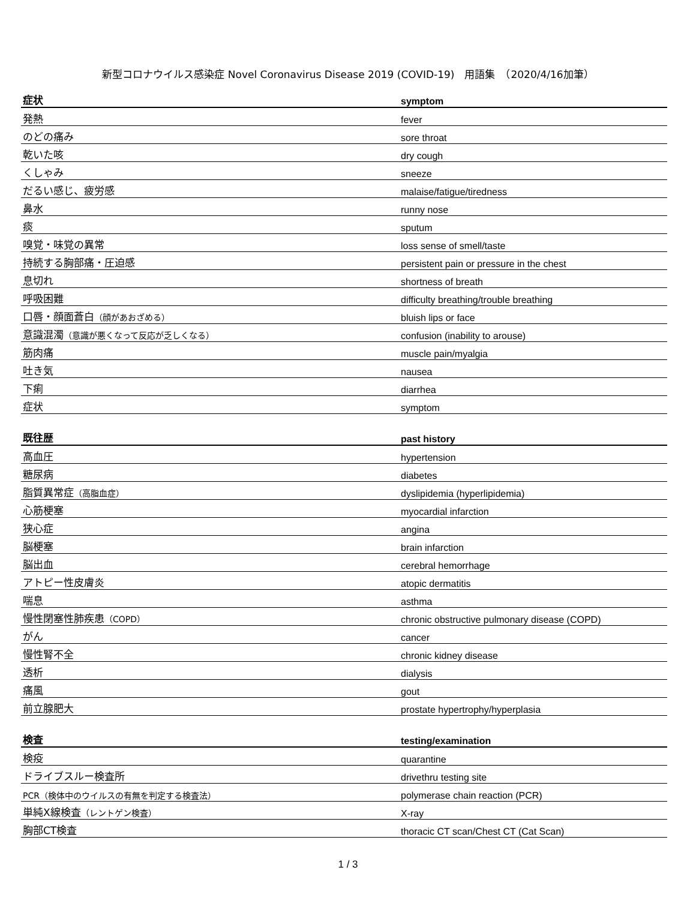新型コロナウイルス感染症 Novel Coronavirus Disease 2019 (COVID-19)　用語集　（2020/4/16加筆）
| 症状 | symptom |
| --- | --- |
| 発熱 | fever |
| のどの痛み | sore throat |
| 乾いた咳 | dry cough |
| くしゃみ | sneeze |
| だるい感じ、疲労感 | malaise/fatigue/tiredness |
| 鼻水 | runny nose |
| 痰 | sputum |
| 嗅覚・味覚の異常 | loss sense of smell/taste |
| 持続する胸部痛・圧迫感 | persistent pain or pressure in the chest |
| 息切れ | shortness of breath |
| 呼吸困難 | difficulty breathing/trouble breathing |
| 口唇・顔面蒼白 （顔があおざめる） | bluish lips or face |
| 意識混濁 （意識が悪くなって反応が乏しくなる） | confusion (inability to arouse) |
| 筋肉痛 | muscle pain/myalgia |
| 吐き気 | nausea |
| 下痢 | diarrhea |
| 症状 | symptom |
| 既往歴 | past history |
| --- | --- |
| 高血圧 | hypertension |
| 糖尿病 | diabetes |
| 脂質異常症 （高脂血症） | dyslipidemia (hyperlipidemia) |
| 心筋梗塞 | myocardial infarction |
| 狭心症 | angina |
| 脳梗塞 | brain infarction |
| 脳出血 | cerebral hemorrhage |
| アトピー性皮膚炎 | atopic dermatitis |
| 喘息 | asthma |
| 慢性閉塞性肺疾患 （COPD） | chronic obstructive pulmonary disease (COPD) |
| がん | cancer |
| 慢性腎不全 | chronic kidney disease |
| 透析 | dialysis |
| 痛風 | gout |
| 前立腺肥大 | prostate hypertrophy/hyperplasia |
| 検査 | testing/examination |
| --- | --- |
| 検疫 | quarantine |
| ドライブスルー検査所 | drivethru testing site |
| PCR（検体中のウイルスの有無を判定する検査法） | polymerase chain reaction (PCR) |
| 単純X線検査 （レントゲン検査） | X-ray |
| 胸部CT検査 | thoracic CT scan/Chest CT (Cat Scan) |
1 / 3